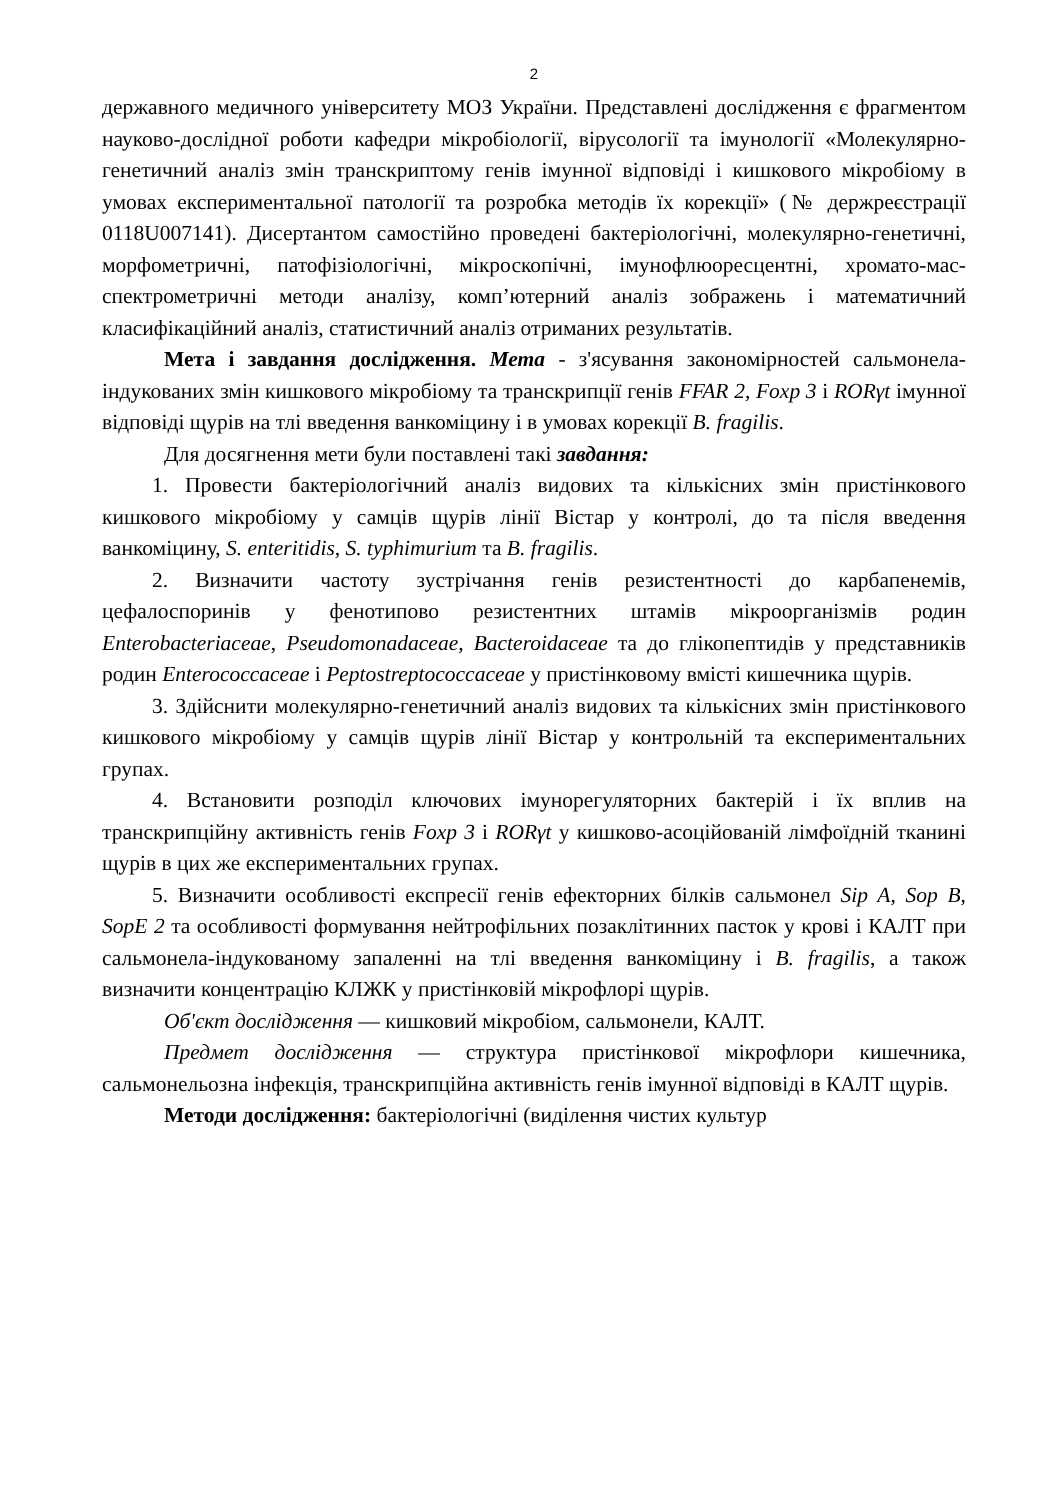2
державного медичного університету МОЗ України. Представлені дослідження є фрагментом науково-дослідної роботи кафедри мікробіології, вірусології та імунології «Молекулярно-генетичний аналіз змін транскриптому генів імунної відповіді і кишкового мікробіому в умовах експериментальної патології та розробка методів їх корекції» (№ держреєстрації 0118U007141). Дисертантом самостійно проведені бактеріологічні, молекулярно-генетичні, морфометричні, патофізіологічні, мікроскопічні, імунофлюоресцентні, хромато-мас-спектрометричні методи аналізу, комп’ютерний аналіз зображень і математичний класифікаційний аналіз, статистичний аналіз отриманих результатів.
Мета і завдання дослідження. Мета - з'ясування закономірностей сальмонела-індукованих змін кишкового мікробіому та транскрипції генів FFAR 2, Foxp 3 і RORγt імунної відповіді щурів на тлі введення ванкоміцину і в умовах корекції B. fragilis.
Для досягнення мети були поставлені такі завдання:
1. Провести бактеріологічний аналіз видових та кількісних змін пристінкового кишкового мікробіому у самців щурів лінії Вістар у контролі, до та після введення ванкоміцину, S. enteritidis, S. typhimurium та B. fragilis.
2. Визначити частоту зустрічання генів резистентності до карбапенемів, цефалоспоринів у фенотипово резистентних штамів мікроорганізмів родин Enterobacteriaceae, Pseudomonadaceae, Bacteroidaceae та до глікопептидів у представників родин Enterococcaceae і Peptostreptococcaceae у пристінковому вмісті кишечника щурів.
3. Здійснити молекулярно-генетичний аналіз видових та кількісних змін пристінкового кишкового мікробіому у самців щурів лінії Вістар у контрольній та експериментальних групах.
4. Встановити розподіл ключових імунорегуляторних бактерій і їх вплив на транскрипційну активність генів Foxp 3 і RORγt у кишково-асоційованій лімфоїдній тканині щурів в цих же експериментальних групах.
5. Визначити особливості експресії генів ефекторних білків сальмонел Sip A, Sop B, SopE 2 та особливості формування нейтрофільних позаклітинних пасток у крові і КАЛТ при сальмонела-індукованому запаленні на тлі введення ванкоміцину і B. fragilis, а також визначити концентрацію КЛЖК у пристінковій мікрофлорі щурів.
Об'єкт дослідження — кишковий мікробіом, сальмонели, КАЛТ.
Предмет дослідження — структура пристінкової мікрофлори кишечника, сальмонельозна інфекція, транскрипційна активність генів імунної відповіді в КАЛТ щурів.
Методи дослідження: бактеріологічні (виділення чистих культур